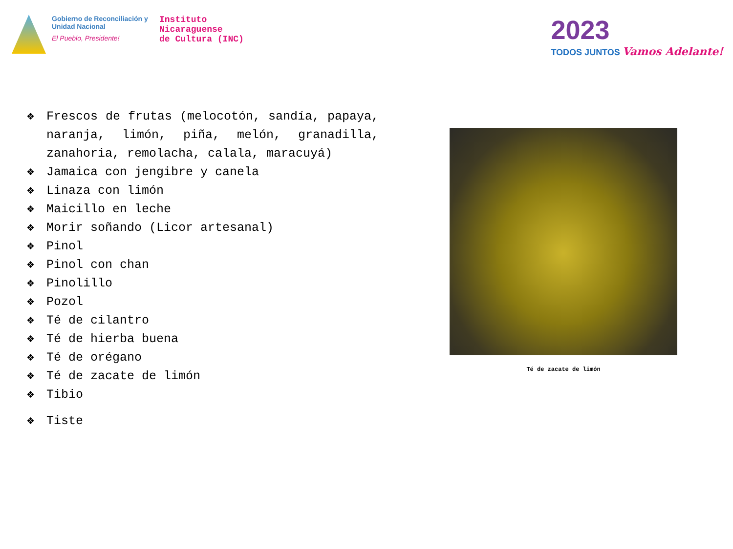Gobierno de Reconciliación y Unidad Nacional
El Pueblo, Presidente!
Instituto
Nicaraguense
de Cultura (INC)
2023
TODOS JUNTOS Vamos Adelante!
❖ Frescos de frutas (melocotón, sandía, papaya, naranja, limón, piña, melón, granadilla, zanahoria, remolacha, calala, maracuyá)
❖ Jamaica con jengibre y canela
❖ Linaza con limón
❖ Maicillo en leche
❖ Morir soñando (Licor artesanal)
❖ Pinol
❖ Pinol con chan
❖ Pinolillo
❖ Pozol
❖ Té de cilantro
❖ Té de hierba buena
❖ Té de orégano
❖ Té de zacate de limón
❖ Tibio
❖ Tiste
Té de zacate de limón